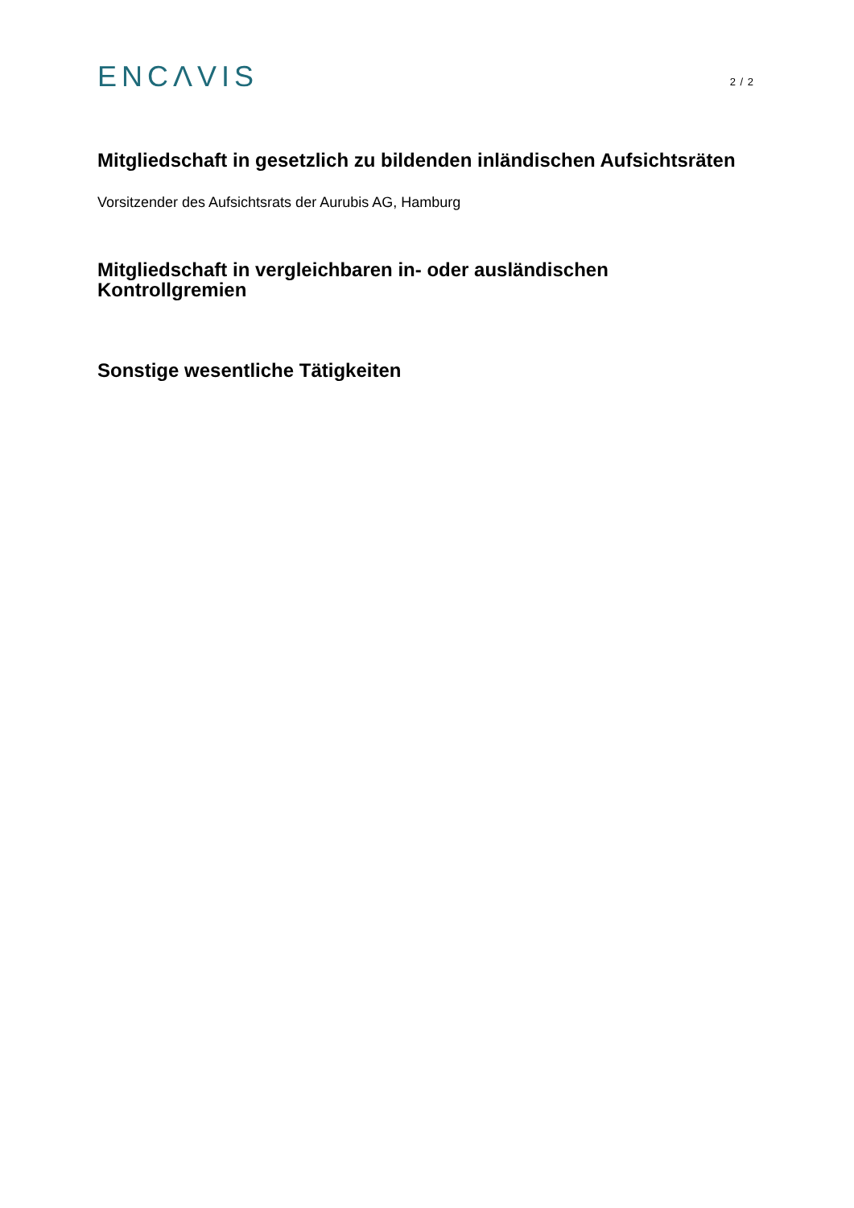ENCΛVIS
2 / 2
Mitgliedschaft in gesetzlich zu bildenden inländischen Aufsichtsräten
Vorsitzender des Aufsichtsrats der Aurubis AG, Hamburg
Mitgliedschaft in vergleichbaren in- oder ausländischen Kontrollgremien
Sonstige wesentliche Tätigkeiten